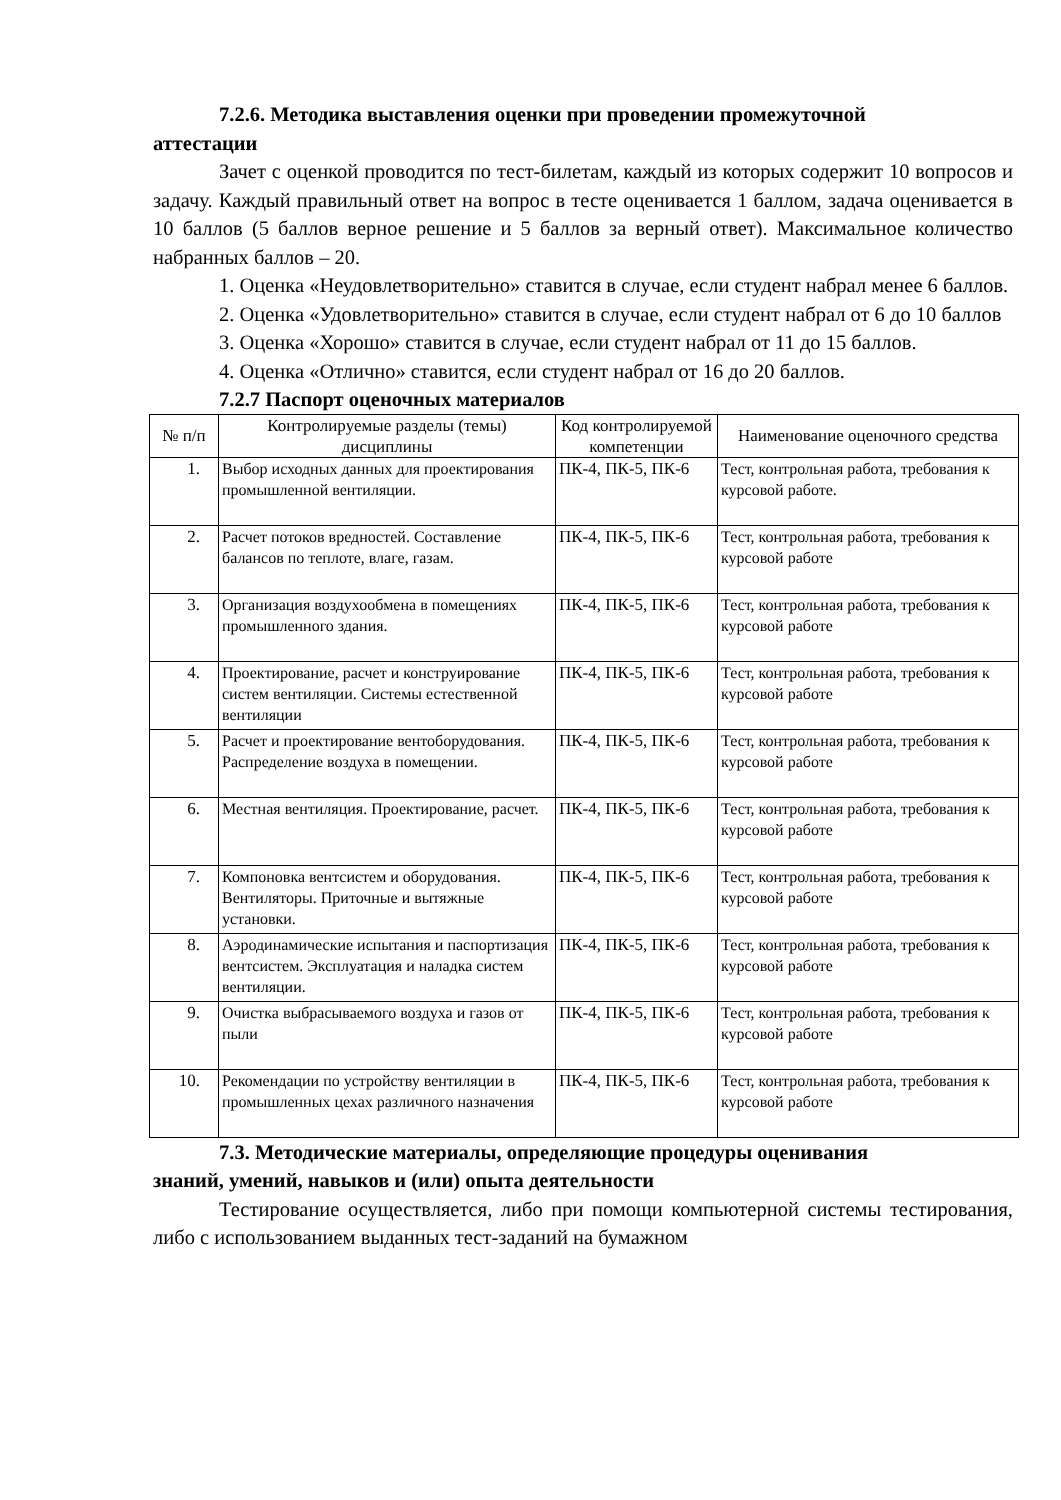7.2.6. Методика выставления оценки при проведении промежуточной
аттестации
Зачет с оценкой проводится по тест-билетам, каждый из которых содержит 10 вопросов и задачу. Каждый правильный ответ на вопрос в тесте оценивается 1 баллом, задача оценивается в 10 баллов (5 баллов верное решение и 5 баллов за верный ответ). Максимальное количество набранных баллов – 20.
1. Оценка «Неудовлетворительно» ставится в случае, если студент набрал менее 6 баллов.
2. Оценка «Удовлетворительно» ставится в случае, если студент набрал от 6 до 10 баллов
3. Оценка «Хорошо» ставится в случае, если студент набрал от 11 до 15 баллов.
4. Оценка «Отлично» ставится, если студент набрал от 16 до 20 баллов.
7.2.7 Паспорт оценочных материалов
| № п/п | Контролируемые разделы (темы) дисциплины | Код контролируемой компетенции | Наименование оценочного средства |
| --- | --- | --- | --- |
| 1. | Выбор исходных данных для проектирования промышленной вентиляции. | ПК-4, ПК-5, ПК-6 | Тест, контрольная работа, требования к курсовой работе. |
| 2. | Расчет потоков вредностей. Составление балансов по теплоте, влаге, газам. | ПК-4, ПК-5, ПК-6 | Тест, контрольная работа, требования к курсовой работе |
| 3. | Организация воздухообмена в помещениях промышленного здания. | ПК-4, ПК-5, ПК-6 | Тест, контрольная работа, требования к курсовой работе |
| 4. | Проектирование, расчет и конструирование систем вентиляции. Системы естественной вентиляции | ПК-4, ПК-5, ПК-6 | Тест, контрольная работа, требования к курсовой работе |
| 5. | Расчет и проектирование вентоборудования. Распределение воздуха в помещении. | ПК-4, ПК-5, ПК-6 | Тест, контрольная работа, требования к курсовой работе |
| 6. | Местная вентиляция. Проектирование, расчет. | ПК-4, ПК-5, ПК-6 | Тест, контрольная работа, требования к курсовой работе |
| 7. | Компоновка вентсистем и оборудования. Вентиляторы. Приточные и вытяжные установки. | ПК-4, ПК-5, ПК-6 | Тест, контрольная работа, требования к курсовой работе |
| 8. | Аэродинамические испытания и паспортизация вентсистем. Эксплуатация и наладка систем вентиляции. | ПК-4, ПК-5, ПК-6 | Тест, контрольная работа, требования к курсовой работе |
| 9. | Очистка выбрасываемого воздуха и газов от пыли | ПК-4, ПК-5, ПК-6 | Тест, контрольная работа, требования к курсовой работе |
| 10. | Рекомендации по устройству вентиляции в промышленных цехах различного назначения | ПК-4, ПК-5, ПК-6 | Тест, контрольная работа, требования к курсовой работе |
7.3. Методические материалы, определяющие процедуры оценивания
знаний, умений, навыков и (или) опыта деятельности
Тестирование осуществляется, либо при помощи компьютерной системы тестирования, либо с использованием выданных тест-заданий на бумажном